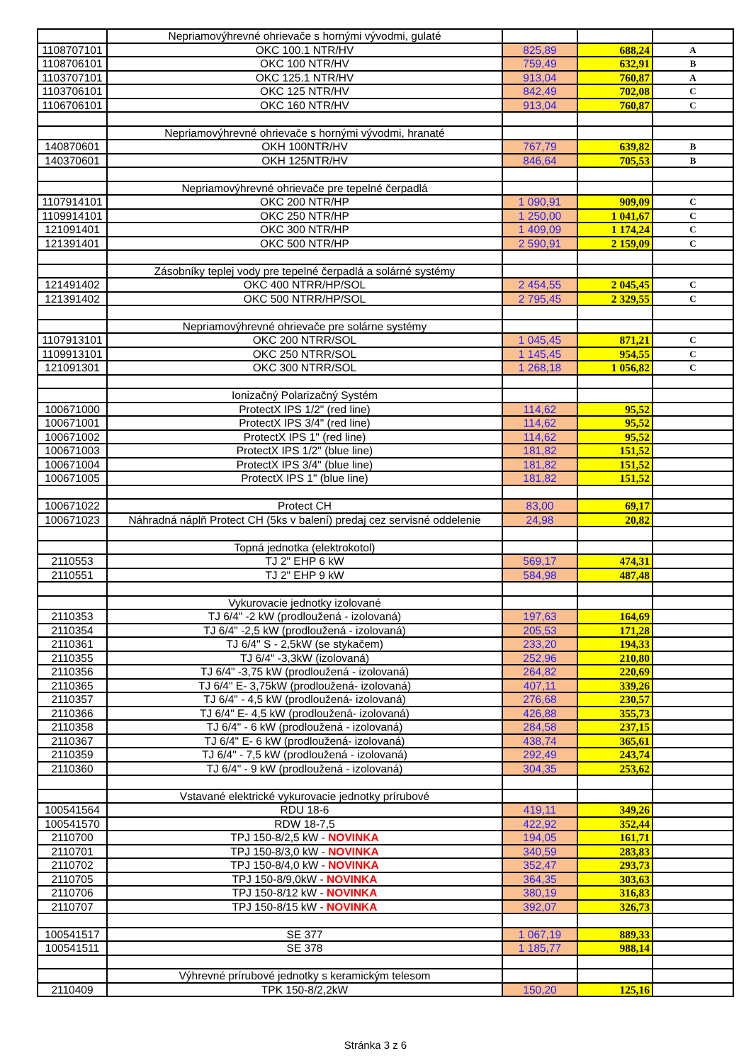| | Nepriamovýhrevné ohrievače s hornými vývodmi, gulaté | | | |
| 1108707101 | OKC 100.1 NTR/HV | 825,89 | 688,24 | A |
| 1108706101 | OKC 100 NTR/HV | 759,49 | 632,91 | B |
| 1103707101 | OKC 125.1 NTR/HV | 913,04 | 760,87 | A |
| 1103706101 | OKC 125 NTR/HV | 842,49 | 702,08 | C |
| 1106706101 | OKC 160 NTR/HV | 913,04 | 760,87 | C |
| | Nepriamovýhrevné ohrievače s hornými vývodmi, hranaté | | | |
| 140870601 | OKH 100NTR/HV | 767,79 | 639,82 | B |
| 140370601 | OKH 125NTR/HV | 846,64 | 705,53 | B |
| | Nepriamovýhrevné ohrievače pre tepelné čerpadlá | | | |
| 1107914101 | OKC 200 NTR/HP | 1 090,91 | 909,09 | C |
| 1109914101 | OKC 250 NTR/HP | 1 250,00 | 1 041,67 | C |
| 121091401 | OKC 300 NTR/HP | 1 409,09 | 1 174,24 | C |
| 121391401 | OKC 500 NTR/HP | 2 590,91 | 2 159,09 | C |
| | Zásobníky teplej vody pre tepelné čerpadlá a solárné systémy | | | |
| 121491402 | OKC 400 NTRR/HP/SOL | 2 454,55 | 2 045,45 | C |
| 121391402 | OKC 500 NTRR/HP/SOL | 2 795,45 | 2 329,55 | C |
| | Nepriamovýhrevné ohrievače pre solárne systémy | | | |
| 1107913101 | OKC 200 NTRR/SOL | 1 045,45 | 871,21 | C |
| 1109913101 | OKC 250 NTRR/SOL | 1 145,45 | 954,55 | C |
| 121091301 | OKC 300 NTRR/SOL | 1 268,18 | 1 056,82 | C |
| | Ionizačný Polarizačný Systém | | | |
| 100671000 | ProtectX IPS 1/2" (red line) | 114,62 | 95,52 | |
| 100671001 | ProtectX IPS 3/4" (red line) | 114,62 | 95,52 | |
| 100671002 | ProtectX IPS 1" (red line) | 114,62 | 95,52 | |
| 100671003 | ProtectX IPS 1/2" (blue line) | 181,82 | 151,52 | |
| 100671004 | ProtectX IPS 3/4" (blue line) | 181,82 | 151,52 | |
| 100671005 | ProtectX IPS 1" (blue line) | 181,82 | 151,52 | |
| 100671022 | Protect CH | 83,00 | 69,17 | |
| 100671023 | Náhradná náplň Protect CH (5ks v balení) predaj cez servisné oddelenie | 24,98 | 20,82 | |
| | Topná jednotka (elektrokotol) | | | |
| 2110553 | TJ 2" EHP 6 kW | 569,17 | 474,31 | |
| 2110551 | TJ 2" EHP 9 kW | 584,98 | 487,48 | |
| | Vykurovacie jednotky izolované | | | |
| 2110353 | TJ 6/4" -2 kW (prodloužená - izolovaná) | 197,63 | 164,69 | |
| 2110354 | TJ 6/4" -2,5 kW (prodloužená - izolovaná) | 205,53 | 171,28 | |
| 2110361 | TJ 6/4" S - 2,5kW (se stykačem) | 233,20 | 194,33 | |
| 2110355 | TJ 6/4" -3,3kW (izolovaná) | 252,96 | 210,80 | |
| 2110356 | TJ 6/4" -3,75 kW (prodloužená - izolovaná) | 264,82 | 220,69 | |
| 2110365 | TJ 6/4" E- 3,75kW (prodloužená- izolovaná) | 407,11 | 339,26 | |
| 2110357 | TJ 6/4" - 4,5 kW (prodloužená- izolovaná) | 276,68 | 230,57 | |
| 2110366 | TJ 6/4" E- 4,5 kW (prodloužená- izolovaná) | 426,88 | 355,73 | |
| 2110358 | TJ 6/4" - 6 kW (prodloužená - izolovaná) | 284,58 | 237,15 | |
| 2110367 | TJ 6/4" E- 6 kW (prodloužená- izolovaná) | 438,74 | 365,61 | |
| 2110359 | TJ 6/4" - 7,5 kW (prodloužená - izolovaná) | 292,49 | 243,74 | |
| 2110360 | TJ 6/4" - 9 kW (prodloužená - izolovaná) | 304,35 | 253,62 | |
| | Vstavané elektrické vykurovacie jednotky prírubové | | | |
| 100541564 | RDU 18-6 | 419,11 | 349,26 | |
| 100541570 | RDW 18-7,5 | 422,92 | 352,44 | |
| 2110700 | TPJ 150-8/2,5 kW - NOVINKA | 194,05 | 161,71 | |
| 2110701 | TPJ 150-8/3,0 kW - NOVINKA | 340,59 | 283,83 | |
| 2110702 | TPJ 150-8/4,0 kW - NOVINKA | 352,47 | 293,73 | |
| 2110705 | TPJ 150-8/9,0kW - NOVINKA | 364,35 | 303,63 | |
| 2110706 | TPJ 150-8/12 kW - NOVINKA | 380,19 | 316,83 | |
| 2110707 | TPJ 150-8/15 kW - NOVINKA | 392,07 | 326,73 | |
| 100541517 | SE 377 | 1 067,19 | 889,33 | |
| 100541511 | SE 378 | 1 185,77 | 988,14 | |
| | Výhrevné prírubové jednotky s keramickým telesom | | | |
| 2110409 | TPK 150-8/2,2kW | 150,20 | 125,16 | |
Stránka 3 z 6